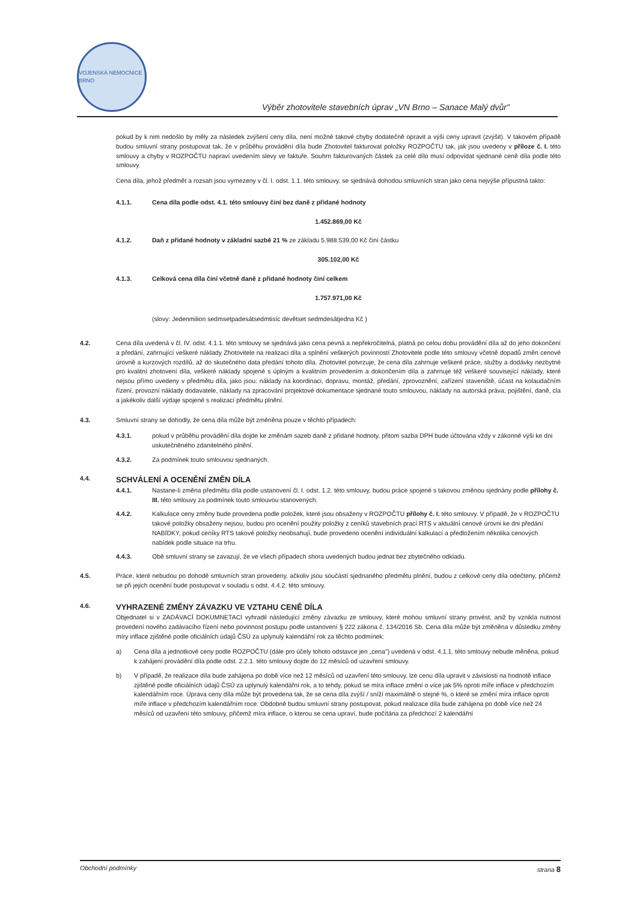VOJENSKÁ NEMOCNICE BRNO
Výběr zhotovitele stavebních úprav „VN Brno – Sanace Malý dvůr"
pokud by k nim nedošlo by měly za následek zvýšení ceny díla, není možné takové chyby dodatečně opravit a výši ceny upravit (zvýšit). V takovém případě budou smluvní strany postupovat tak, že v průběhu provádění díla bude Zhotovitel fakturovat položky ROZPOČTU tak, jak jsou uvedeny v příloze č. I. této smlouvy a chyby v ROZPOČTU napraví uvedením slevy ve faktuře. Souhrn fakturovaných částek za celé dílo musí odpovídat sjednané ceně díla podle této smlouvy.
Cena díla, jehož předmět a rozsah jsou vymezeny v čl. I. odst. 1.1. této smlouvy, se sjednává dohodou smluvních stran jako cena nejvýše přípustná takto:
4.1.1. Cena díla podle odst. 4.1. této smlouvy činí bez daně z přidané hodnoty
1.452.869,00 Kč
4.1.2. Daň z přidané hodnoty v základní sazbě 21 % ze základu 5.988.539,00 Kč činí částku
305.102,00 Kč
4.1.3. Celková cena díla činí včetně daně z přidané hodnoty činí celkem
1.757.971,00 Kč
(slovy: Jedenmilion sedmsetpadesátsedmtisíc devětset sedmdesátjedna Kč )
4.2. Cena díla uvedená v čl. IV. odst. 4.1.1. této smlouvy se sjednává jako cena pevná a nepřekročitelná, platná po celou dobu provádění díla až do jeho dokončení a předání, zahrnující veškeré náklady Zhotovitele na realizaci díla a splnění veškerých povinností Zhotovitele podle této smlouvy včetně dopadů změn cenové úrovně a kurzových rozdílů, až do skutečného data předání tohoto díla. Zhotovitel potvrzuje, že cena díla zahrnuje veškeré práce, služby a dodávky nezbytné pro kvalitní zhotovení díla, veškeré náklady spojené s úplným a kvalitním provedením a dokončením díla a zahrnuje též veškeré související náklady, které nejsou přímo uvedeny v předmětu díla, jako jsou: náklady na koordinaci, dopravu, montáž, předání, zprovoznění, zařízení staveniště, účast na kolaudačním řízení, provozní náklady dodavatele, náklady na zpracování projektové dokumentace sjednané touto smlouvou, náklady na autorská práva, pojištění, daně, cla a jakékoliv další výdaje spojené s realizací předmětu plnění.
4.3. Smluvní strany se dohodly, že cena díla může být změněna pouze v těchto případech:
4.3.1. pokud v průběhu provádění díla dojde ke změnám sazeb daně z přidané hodnoty, přitom sazba DPH bude účtována vždy v zákonné výši ke dni uskutečněného zdanitelného plnění.
4.3.2. Za podmínek touto smlouvou sjednaných.
4.4.
SCHVÁLENÍ A OCENĚNÍ ZMĚN DÍLA
4.4.1. Nastane-li změna předmětu díla podle ustanovení čl. I. odst. 1.2. této smlouvy, budou práce spojené s takovou změnou sjednány podle přílohy č. III. této smlouvy za podmínek touto smlouvou stanovených.
4.4.2. Kalkulace ceny změny bude provedena podle položek, které jsou obsaženy v ROZPOČTU přílohy č. I. této smlouvy. V případě, že v ROZPOČTU takové položky obsaženy nejsou, budou pro ocenění použity položky z ceníků stavebních prací RTS v aktuální cenové úrovni ke dni předání NABÍDKY, pokud ceníky RTS takové položky neobsahují, bude provedeno ocenění individuální kalkulací a předložením několika cenových nabídek podle situace na trhu.
4.4.3. Obě smluvní strany se zavazují, že ve všech případech shora uvedených budou jednat bez zbytečného odkladu.
4.5. Práce, které nebudou po dohodě smluvních stran provedeny, ačkoliv jsou součástí sjednaného předmětu plnění, budou z celkové ceny díla odečteny, přičemž se při jejich ocenění bude postupovat v souladu s odst. 4.4.2. této smlouvy.
4.6.
VYHRAZENÉ ZMĚNY ZÁVAZKU VE VZTAHU CENĚ DÍLA
Objednatel si v ZADÁVACÍ DOKUMNETACI vyhradil následující změny závazku ze smlouvy, které mohou smluvní strany provést, aniž by vznikla nutnost provedení nového zadávacího řízení nebo povinnost postupu podle ustanovení § 222 zákona č. 134/2016 Sb. Cena díla může být změněna v důsledku změny míry inflace zjištěné podle oficiálních údajů ČSÚ za uplynulý kalendářní rok za těchto podmínek:
a) Cena díla a jednotkové ceny podle ROZPOČTU (dále pro účely tohoto odstavce jen „cena") uvedená v odst. 4.1.1. této smlouvy nebude měněna, pokud k zahájení provádění díla podle odst. 2.2.1. této smlouvy dojde do 12 měsíců od uzavření smlouvy.
b) V případě, že realizace díla bude zahájena po době více než 12 měsíců od uzavření této smlouvy, lze cenu díla upravit v závislosti na hodnotě inflace zjištěné podle oficiálních údajů ČSÚ za uplynulý kalendářní rok, a to tehdy, pokud se míra inflace změní o více jak 5% oproti míře inflace v předchozím kalendářním roce. Úprava ceny díla může být provedena tak, že se cena díla zvýší / sníží maximálně o stejné %, o které se změní míra inflace oproti míře inflace v předchozím kalendářním roce. Obdobně budou smluvní strany postupovat, pokud realizace díla bude zahájena po době více než 24 měsíců od uzavření této smlouvy, přičemž míra inflace, o kterou se cena upraví, bude počítána za předchozí 2 kalendářní
Obchodní podmínky strana 8